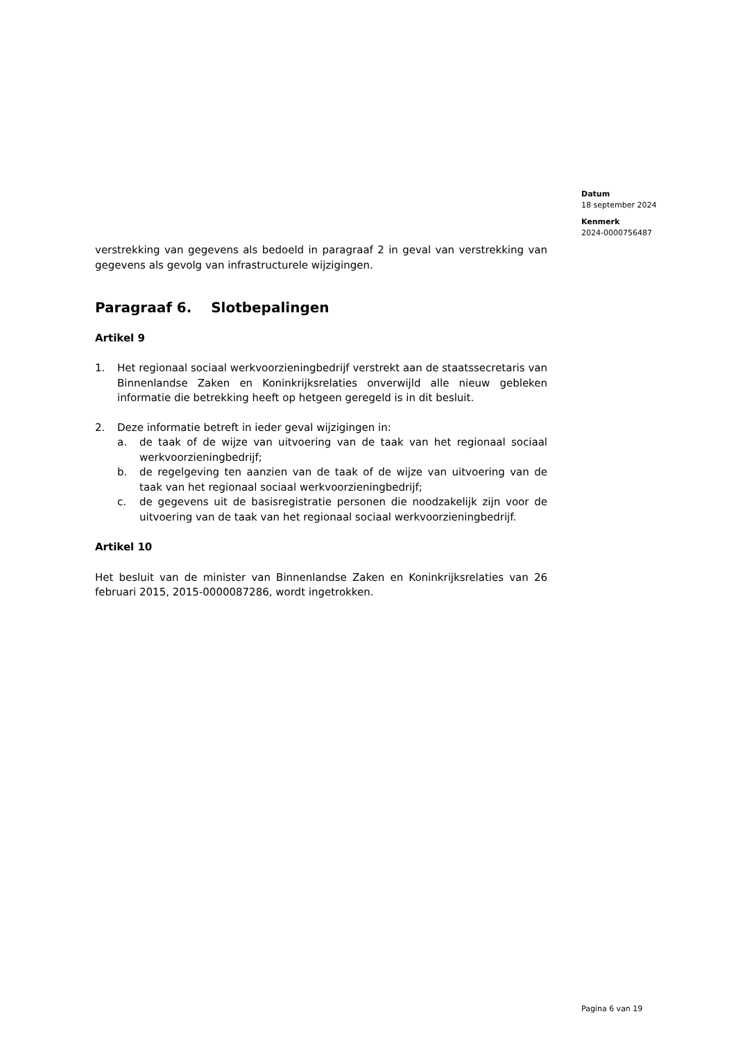Datum
18 september 2024
Kenmerk
2024-0000756487
verstrekking van gegevens als bedoeld in paragraaf 2 in geval van verstrekking van gegevens als gevolg van infrastructurele wijzigingen.
Paragraaf 6. Slotbepalingen
Artikel 9
1. Het regionaal sociaal werkvoorzieningbedrijf verstrekt aan de staatssecretaris van Binnenlandse Zaken en Koninkrijksrelaties onverwijld alle nieuw gebleken informatie die betrekking heeft op hetgeen geregeld is in dit besluit.
2. Deze informatie betreft in ieder geval wijzigingen in:
a. de taak of de wijze van uitvoering van de taak van het regionaal sociaal werkvoorzieningbedrijf;
b. de regelgeving ten aanzien van de taak of de wijze van uitvoering van de taak van het regionaal sociaal werkvoorzieningbedrijf;
c. de gegevens uit de basisregistratie personen die noodzakelijk zijn voor de uitvoering van de taak van het regionaal sociaal werkvoorzieningbedrijf.
Artikel 10
Het besluit van de minister van Binnenlandse Zaken en Koninkrijksrelaties van 26 februari 2015, 2015-0000087286, wordt ingetrokken.
Pagina 6 van 19